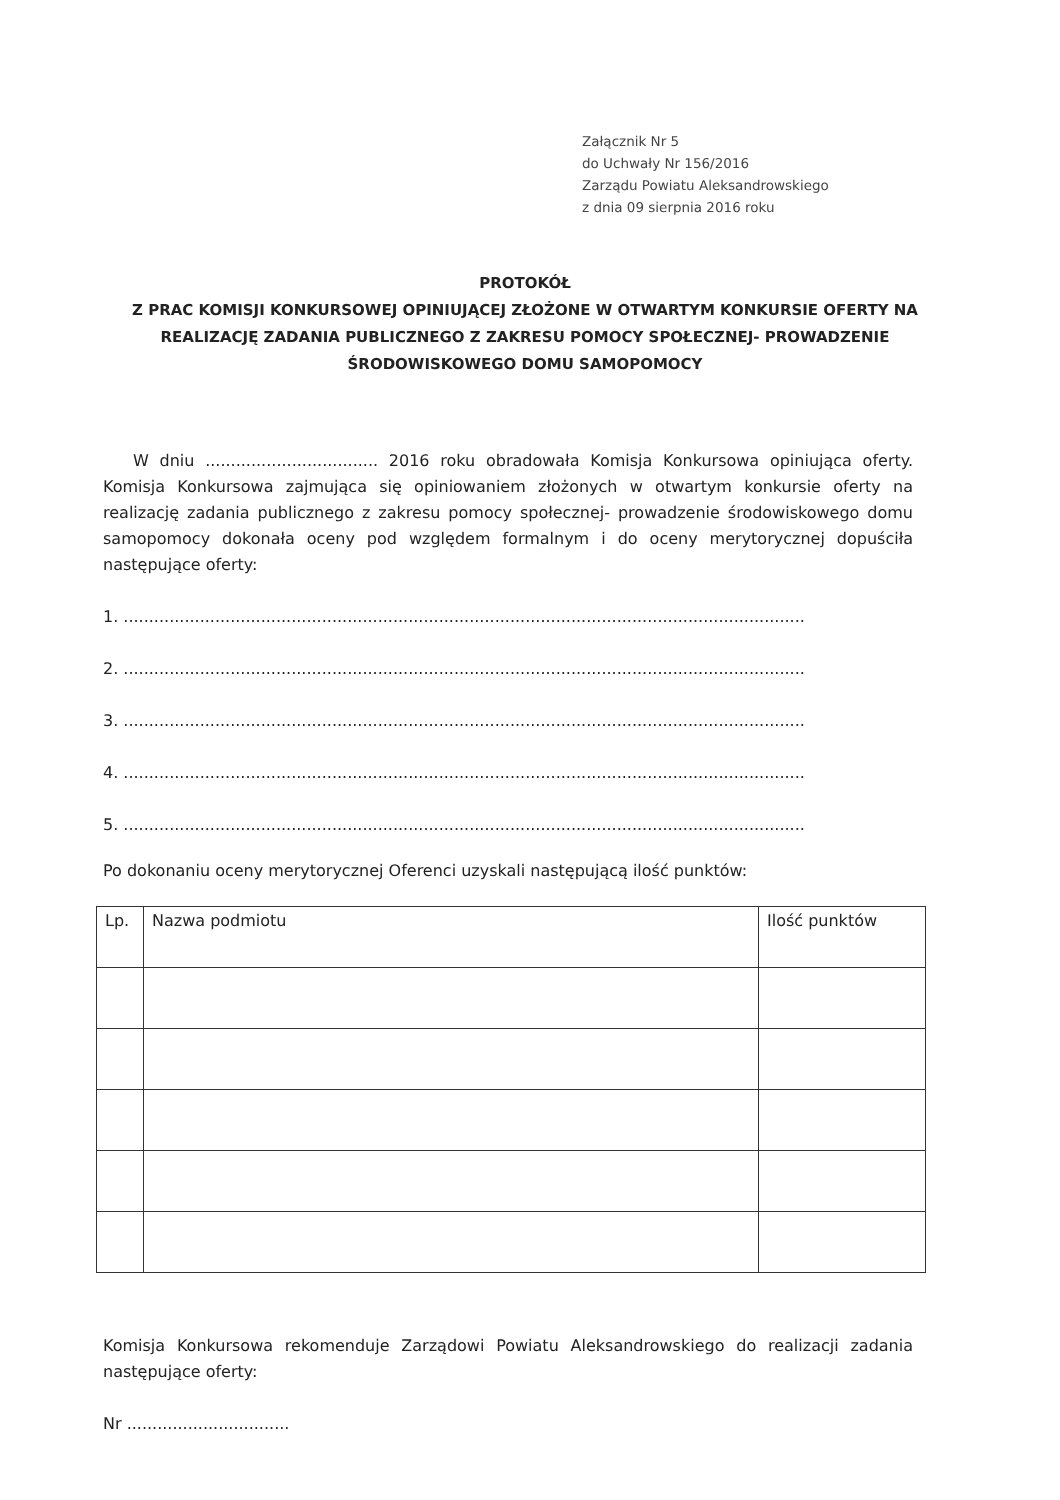Załącznik Nr 5
do Uchwały Nr 156/2016
Zarządu Powiatu Aleksandrowskiego
z dnia 09 sierpnia 2016 roku
PROTOKÓŁ
Z PRAC KOMISJI KONKURSOWEJ OPINIUJĄCEJ ZŁOŻONE W OTWARTYM KONKURSIE OFERTY NA REALIZACJĘ ZADANIA PUBLICZNEGO Z ZAKRESU POMOCY SPOŁECZNEJ- PROWADZENIE ŚRODOWISKOWEGO DOMU SAMOPOMOCY
W dniu .................................. 2016 roku obradowała Komisja Konkursowa opiniująca oferty. Komisja Konkursowa zajmująca się opiniowaniem złożonych w otwartym konkursie oferty na realizację zadania publicznego z zakresu pomocy społecznej- prowadzenie środowiskowego domu samopomocy dokonała oceny pod względem formalnym i do oceny merytorycznej dopuściła następujące oferty:
1. ......................................................................................................................................
2. ......................................................................................................................................
3. ......................................................................................................................................
4. ......................................................................................................................................
5. ......................................................................................................................................
Po dokonaniu oceny merytorycznej Oferenci uzyskali następującą ilość punktów:
| Lp. | Nazwa podmiotu | Ilość punktów |
| --- | --- | --- |
Komisja Konkursowa rekomenduje Zarządowi Powiatu Aleksandrowskiego do realizacji zadania następujące oferty:
Nr ................................